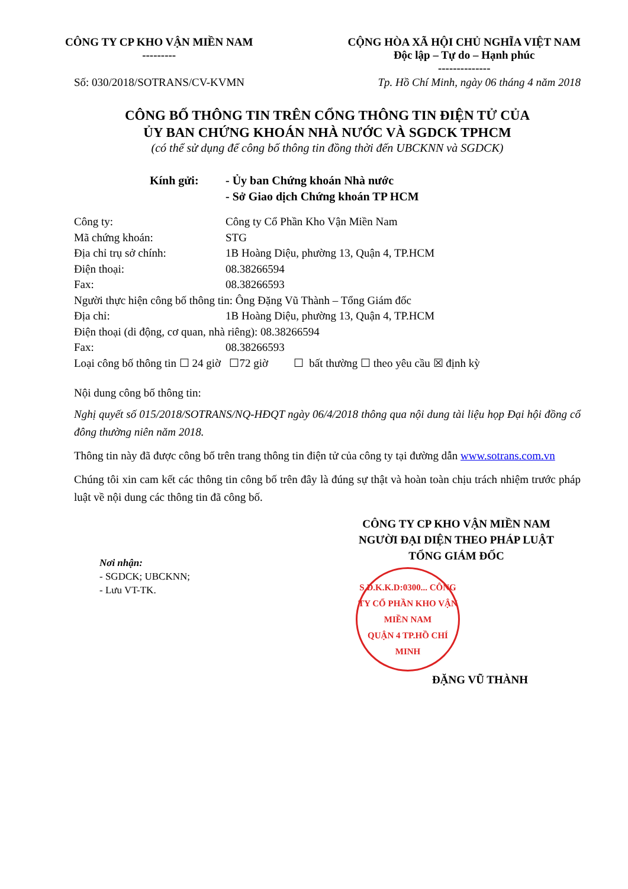CÔNG TY CP KHO VẬN MIỀN NAM
---------
CỘNG HÒA XÃ HỘI CHỦ NGHĨA VIỆT NAM
Độc lập – Tự do – Hạnh phúc
--------------
Số: 030/2018/SOTRANS/CV-KVMN Tp. Hồ Chí Minh, ngày 06 tháng 4 năm 2018
CÔNG BỐ THÔNG TIN TRÊN CỔNG THÔNG TIN ĐIỆN TỬ CỦA
ỦY BAN CHỨNG KHOÁN NHÀ NƯỚC VÀ SGDCK TPHCM
(có thể sử dụng để công bố thông tin đồng thời đến UBCKNN và SGDCK)
Kính gửi: - Ủy ban Chứng khoán Nhà nước
- Sở Giao dịch Chứng khoán TP HCM
Công ty: Công ty Cổ Phần Kho Vận Miền Nam
Mã chứng khoán: STG
Địa chỉ trụ sở chính: 1B Hoàng Diệu, phường 13, Quận 4, TP.HCM
Điện thoại: 08.38266594
Fax: 08.38266593
Người thực hiện công bố thông tin: Ông Đặng Vũ Thành – Tổng Giám đốc
Địa chỉ: 1B Hoàng Diệu, phường 13, Quận 4, TP.HCM
Điện thoại (di động, cơ quan, nhà riêng): 08.38266594
Fax: 08.38266593
Loại công bố thông tin ☐ 24 giờ ☐72 giờ ☐ bất thường ☐ theo yêu cầu ☒ định kỳ
Nội dung công bố thông tin:
Nghị quyết số 015/2018/SOTRANS/NQ-HĐQT ngày 06/4/2018 thông qua nội dung tài liệu họp Đại hội đồng cổ đông thường niên năm 2018.
Thông tin này đã được công bố trên trang thông tin điện tử của công ty tại đường dẫn www.sotrans.com.vn
Chúng tôi xin cam kết các thông tin công bố trên đây là đúng sự thật và hoàn toàn chịu trách nhiệm trước pháp luật về nội dung các thông tin đã công bố.
Nơi nhận:
- SGDCK; UBCKNN;
- Lưu VT-TK.
CÔNG TY CP KHO VẬN MIỀN NAM
NGƯỜI ĐẠI DIỆN THEO PHÁP LUẬT
TỔNG GIÁM ĐỐC
S.Đ.K.K.D:0300... CÔNG TY CỔ PHẦN KHO VẬN MIỀN NAM
QUẬN 4 TP.HỒ CHÍ MINH
ĐẶNG VŨ THÀNH